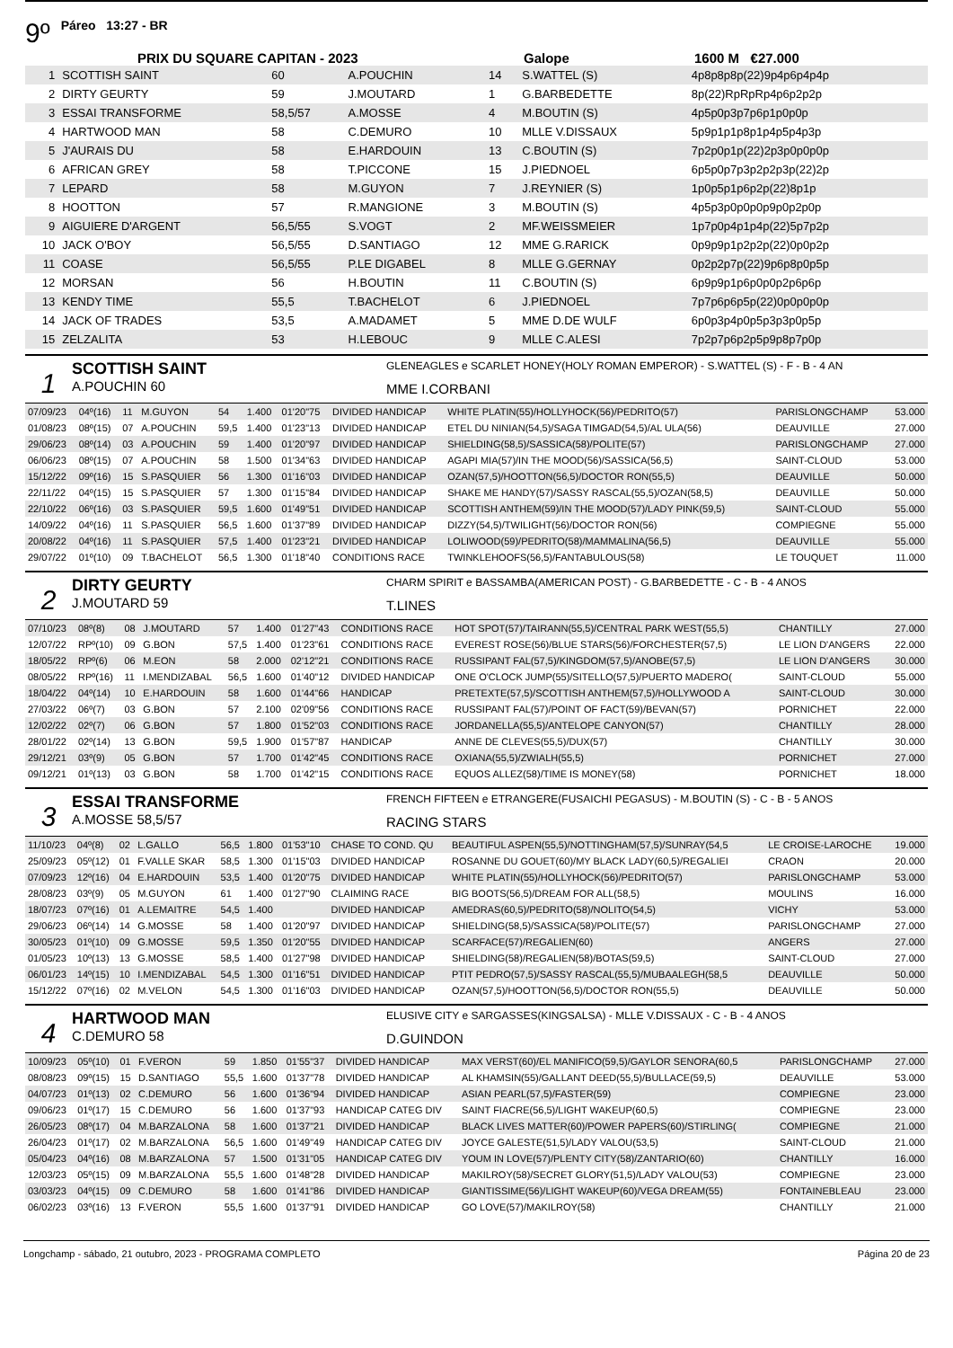9º Páreo 13:27 - BR
PRIX DU SQUARE CAPITAN - 2023 Galope 1600 M €27.000
| 1 | SCOTTISH SAINT | 60 | A.POUCHIN | 14 | S.WATTEL (S) | 4p8p8p8p(22)9p4p6p4p4p |
| 2 | DIRTY GEURTY | 59 | J.MOUTARD | 1 | G.BARBEDETTE | 8p(22)RpRpRp4p6p2p2p |
| 3 | ESSAI TRANSFORME | 58,5/57 | A.MOSSE | 4 | M.BOUTIN (S) | 4p5p0p3p7p6p1p0p0p |
| 4 | HARTWOOD MAN | 58 | C.DEMURO | 10 | MLLE V.DISSAUX | 5p9p1p1p8p1p4p5p4p3p |
| 5 | J'AURAIS DU | 58 | E.HARDOUIN | 13 | C.BOUTIN (S) | 7p2p0p1p(22)2p3p0p0p0p |
| 6 | AFRICAN GREY | 58 | T.PICCONE | 15 | J.PIEDNOEL | 6p5p0p7p3p2p2p3p(22)2p |
| 7 | LEPARD | 58 | M.GUYON | 7 | J.REYNIER (S) | 1p0p5p1p6p2p(22)8p1p |
| 8 | HOOTTON | 57 | R.MANGIONE | 3 | M.BOUTIN (S) | 4p5p3p0p0p0p9p0p2p0p |
| 9 | AIGUIERE D'ARGENT | 56,5/55 | S.VOGT | 2 | MF.WEISSMEIER | 1p7p0p4p1p4p(22)5p7p2p |
| 10 | JACK O'BOY | 56,5/55 | D.SANTIAGO | 12 | MME G.RARICK | 0p9p9p1p2p2p(22)0p0p2p |
| 11 | COASE | 56,5/55 | P.LE DIGABEL | 8 | MLLE G.GERNAY | 0p2p2p7p(22)9p6p8p0p5p |
| 12 | MORSAN | 56 | H.BOUTIN | 11 | C.BOUTIN (S) | 6p9p9p1p6p0p0p2p6p6p |
| 13 | KENDY TIME | 55,5 | T.BACHELOT | 6 | J.PIEDNOEL | 7p7p6p6p5p(22)0p0p0p0p |
| 14 | JACK OF TRADES | 53,5 | A.MADAMET | 5 | MME D.DE WULF | 6p0p3p4p0p5p3p3p0p5p |
| 15 | ZELZALITA | 53 | H.LEBOUC | 9 | MLLE C.ALESI | 7p2p7p6p2p5p9p8p7p0p |
1
SCOTTISH SAINT
A.POUCHIN 60
GLENEAGLES e SCARLET HONEY(HOLY ROMAN EMPEROR) - S.WATTEL (S) - F - B - 4 AN
MME I.CORBANI
| 07/09/23 | 04º(16) | 11 | M.GUYON | 54 | 1.400 | 01'20"75 | DIVIDED HANDICAP | WHITE PLATIN(55)/HOLLYHOCK(56)/PEDRITO(57) | PARISLONGCHAMP | 53.000 |
| 01/08/23 | 08º(15) | 07 | A.POUCHIN | 59,5 | 1.400 | 01'23"13 | DIVIDED HANDICAP | ETEL DU NINIAN(54,5)/SAGA TIMGAD(54,5)/AL ULA(56) | DEAUVILLE | 27.000 |
| 29/06/23 | 08º(14) | 03 | A.POUCHIN | 59 | 1.400 | 01'20"97 | DIVIDED HANDICAP | SHIELDING(58,5)/SASSICA(58)/POLITE(57) | PARISLONGCHAMP | 27.000 |
| 06/06/23 | 08º(15) | 07 | A.POUCHIN | 58 | 1.500 | 01'34"63 | DIVIDED HANDICAP | AGAPI MIA(57)/IN THE MOOD(56)/SASSICA(56,5) | SAINT-CLOUD | 53.000 |
| 15/12/22 | 09º(16) | 15 | S.PASQUIER | 56 | 1.300 | 01'16"03 | DIVIDED HANDICAP | OZAN(57,5)/HOOTTON(56,5)/DOCTOR RON(55,5) | DEAUVILLE | 50.000 |
| 22/11/22 | 04º(15) | 15 | S.PASQUIER | 57 | 1.300 | 01'15"84 | DIVIDED HANDICAP | SHAKE ME HANDY(57)/SASSY RASCAL(55,5)/OZAN(58,5) | DEAUVILLE | 50.000 |
| 22/10/22 | 06º(16) | 03 | S.PASQUIER | 59,5 | 1.600 | 01'49"51 | DIVIDED HANDICAP | SCOTTISH ANTHEM(59)/IN THE MOOD(57)/LADY PINK(59,5) | SAINT-CLOUD | 55.000 |
| 14/09/22 | 04º(16) | 11 | S.PASQUIER | 56,5 | 1.600 | 01'37"89 | DIVIDED HANDICAP | DIZZY(54,5)/TWILIGHT(56)/DOCTOR RON(56) | COMPIEGNE | 55.000 |
| 20/08/22 | 04º(16) | 11 | S.PASQUIER | 57,5 | 1.400 | 01'23"21 | DIVIDED HANDICAP | LOLIWOOD(59)/PEDRITO(58)/MAMMALINA(56,5) | DEAUVILLE | 55.000 |
| 29/07/22 | 01º(10) | 09 | T.BACHELOT | 56,5 | 1.300 | 01'18"40 | CONDITIONS RACE | TWINKLEHOOFS(56,5)/FANTABULOUS(58) | LE TOUQUET | 11.000 |
2
DIRTY GEURTY
J.MOUTARD 59
CHARM SPIRIT e BASSAMBA(AMERICAN POST) - G.BARBEDETTE - C - B - 4 ANOS
T.LINES
| 07/10/23 | 08º(8) | 08 | J.MOUTARD | 57 | 1.400 | 01'27"43 | CONDITIONS RACE | HOT SPOT(57)/TAIRANN(55,5)/CENTRAL PARK WEST(55,5) | CHANTILLY | 27.000 |
| 12/07/22 | RPº(10) | 09 | G.BON | 57,5 | 1.400 | 01'23"61 | CONDITIONS RACE | EVEREST ROSE(56)/BLUE STARS(56)/FORCHESTER(57,5) | LE LION D'ANGERS | 22.000 |
| 18/05/22 | RPº(6) | 06 | M.EON | 58 | 2.000 | 02'12"21 | CONDITIONS RACE | RUSSIPANT FAL(57,5)/KINGDOM(57,5)/ANOBE(57,5) | LE LION D'ANGERS | 30.000 |
| 08/05/22 | RPº(16) | 11 | I.MENDIZABAL | 56,5 | 1.600 | 01'40"12 | DIVIDED HANDICAP | ONE O'CLOCK JUMP(55)/SITELLO(57,5)/PUERTO MADERO( | SAINT-CLOUD | 55.000 |
| 18/04/22 | 04º(14) | 10 | E.HARDOUIN | 58 | 1.600 | 01'44"66 | HANDICAP | PRETEXTE(57,5)/SCOTTISH ANTHEM(57,5)/HOLLYWOOD A | SAINT-CLOUD | 30.000 |
| 27/03/22 | 06º(7) | 03 | G.BON | 57 | 2.100 | 02'09"56 | CONDITIONS RACE | RUSSIPANT FAL(57)/POINT OF FACT(59)/BEVAN(57) | PORNICHET | 22.000 |
| 12/02/22 | 02º(7) | 06 | G.BON | 57 | 1.800 | 01'52"03 | CONDITIONS RACE | JORDANELLA(55,5)/ANTELOPE CANYON(57) | CHANTILLY | 28.000 |
| 28/01/22 | 02º(14) | 13 | G.BON | 59,5 | 1.900 | 01'57"87 | HANDICAP | ANNE DE CLEVES(55,5)/DUX(57) | CHANTILLY | 30.000 |
| 29/12/21 | 03º(9) | 05 | G.BON | 57 | 1.700 | 01'42"45 | CONDITIONS RACE | OXIANA(55,5)/ZWIALH(55,5) | PORNICHET | 27.000 |
| 09/12/21 | 01º(13) | 03 | G.BON | 58 | 1.700 | 01'42"15 | CONDITIONS RACE | EQUOS ALLEZ(58)/TIME IS MONEY(58) | PORNICHET | 18.000 |
3
ESSAI TRANSFORME
A.MOSSE 58,5/57
FRENCH FIFTEEN e ETRANGERE(FUSAICHI PEGASUS) - M.BOUTIN (S) - C - B - 5 ANOS
RACING STARS
| 11/10/23 | 04º(8) | 02 | L.GALLO | 56,5 | 1.800 | 01'53"10 | CHASE TO COND. QU | BEAUTIFUL ASPEN(55,5)/NOTTINGHAM(57,5)/SUNRAY(54,5 | LE CROISE-LAROCHE | 19.000 |
| 25/09/23 | 05º(12) | 01 | F.VALLE SKAR | 58,5 | 1.300 | 01'15"03 | DIVIDED HANDICAP | ROSANNE DU GOUET(60)/MY BLACK LADY(60,5)/REGALIEI | CRAON | 20.000 |
| 07/09/23 | 12º(16) | 04 | E.HARDOUIN | 53,5 | 1.400 | 01'20"75 | DIVIDED HANDICAP | WHITE PLATIN(55)/HOLLYHOCK(56)/PEDRITO(57) | PARISLONGCHAMP | 53.000 |
| 28/08/23 | 03º(9) | 05 | M.GUYON | 61 | 1.400 | 01'27"90 | CLAIMING RACE | BIG BOOTS(56,5)/DREAM FOR ALL(58,5) | MOULINS | 16.000 |
| 18/07/23 | 07º(16) | 01 | A.LEMAITRE | 54,5 | 1.400 | | DIVIDED HANDICAP | AMEDRAS(60,5)/PEDRITO(58)/NOLITO(54,5) | VICHY | 53.000 |
| 29/06/23 | 06º(14) | 14 | G.MOSSE | 58 | 1.400 | 01'20"97 | DIVIDED HANDICAP | SHIELDING(58,5)/SASSICA(58)/POLITE(57) | PARISLONGCHAMP | 27.000 |
| 30/05/23 | 01º(10) | 09 | G.MOSSE | 59,5 | 1.350 | 01'20"55 | DIVIDED HANDICAP | SCARFACE(57)/REGALIEN(60) | ANGERS | 27.000 |
| 01/05/23 | 10º(13) | 13 | G.MOSSE | 58,5 | 1.400 | 01'27"98 | DIVIDED HANDICAP | SHIELDING(58)/REGALIEN(58)/BOTAS(59,5) | SAINT-CLOUD | 27.000 |
| 06/01/23 | 14º(15) | 10 | I.MENDIZABAL | 54,5 | 1.300 | 01'16"51 | DIVIDED HANDICAP | PTIT PEDRO(57,5)/SASSY RASCAL(55,5)/MUBAALEGH(58,5 | DEAUVILLE | 50.000 |
| 15/12/22 | 07º(16) | 02 | M.VELON | 54,5 | 1.300 | 01'16"03 | DIVIDED HANDICAP | OZAN(57,5)/HOOTTON(56,5)/DOCTOR RON(55,5) | DEAUVILLE | 50.000 |
4
HARTWOOD MAN
C.DEMURO 58
ELUSIVE CITY e SARGASSES(KINGSALSA) - MLLE V.DISSAUX - C - B - 4 ANOS
D.GUINDON
| 10/09/23 | 05º(10) | 01 | F.VERON | 59 | 1.850 | 01'55"37 | DIVIDED HANDICAP | MAX VERST(60)/EL MANIFICO(59,5)/GAYLOR SENORA(60,5 | PARISLONGCHAMP | 27.000 |
| 08/08/23 | 09º(15) | 15 | D.SANTIAGO | 55,5 | 1.600 | 01'37"78 | DIVIDED HANDICAP | AL KHAMSIN(55)/GALLANT DEED(55,5)/BULLACE(59,5) | DEAUVILLE | 53.000 |
| 04/07/23 | 01º(13) | 02 | C.DEMURO | 56 | 1.600 | 01'36"94 | DIVIDED HANDICAP | ASIAN PEARL(57,5)/FASTER(59) | COMPIEGNE | 23.000 |
| 09/06/23 | 01º(17) | 15 | C.DEMURO | 56 | 1.600 | 01'37"93 | HANDICAP CATEG DIV | SAINT FIACRE(56,5)/LIGHT WAKEUP(60,5) | COMPIEGNE | 23.000 |
| 26/05/23 | 08º(17) | 04 | M.BARZALONA | 58 | 1.600 | 01'37"21 | DIVIDED HANDICAP | BLACK LIVES MATTER(60)/POWER PAPERS(60)/STIRLING( | COMPIEGNE | 21.000 |
| 26/04/23 | 01º(17) | 02 | M.BARZALONA | 56,5 | 1.600 | 01'49"49 | HANDICAP CATEG DIV | JOYCE GALESTE(51,5)/LADY VALOU(53,5) | SAINT-CLOUD | 21.000 |
| 05/04/23 | 04º(16) | 08 | M.BARZALONA | 57 | 1.500 | 01'31"05 | HANDICAP CATEG DIV | YOUM IN LOVE(57)/PLENTY CITY(58)/ZANTARIO(60) | CHANTILLY | 16.000 |
| 12/03/23 | 05º(15) | 09 | M.BARZALONA | 55,5 | 1.600 | 01'48"28 | DIVIDED HANDICAP | MAKILROY(58)/SECRET GLORY(51,5)/LADY VALOU(53) | COMPIEGNE | 23.000 |
| 03/03/23 | 04º(15) | 09 | C.DEMURO | 58 | 1.600 | 01'41"86 | DIVIDED HANDICAP | GIANTISSIME(56)/LIGHT WAKEUP(60)/VEGA DREAM(55) | FONTAINEBLEAU | 23.000 |
| 06/02/23 | 03º(16) | 13 | F.VERON | 55,5 | 1.600 | 01'37"91 | DIVIDED HANDICAP | GO LOVE(57)/MAKILROY(58) | CHANTILLY | 21.000 |
Longchamp - sábado, 21 outubro, 2023 - PROGRAMA COMPLETO Página 20 de 23